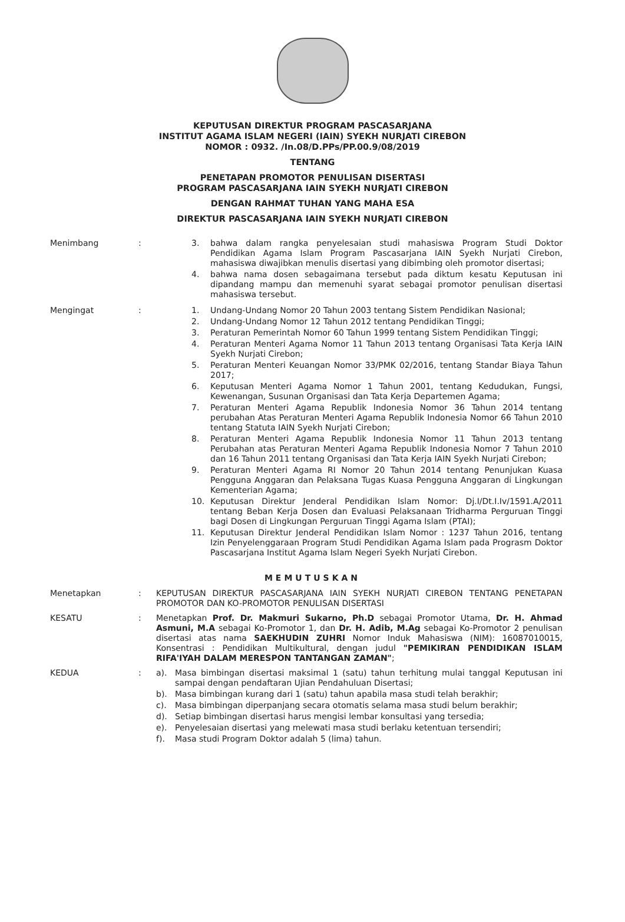KEPUTUSAN DIREKTUR PROGRAM PASCASARJANA
INSTITUT AGAMA ISLAM NEGERI (IAIN) SYEKH NURJATI CIREBON
NOMOR : 0932. /In.08/D.PPs/PP.00.9/08/2019
TENTANG
PENETAPAN PROMOTOR PENULISAN DISERTASI
PROGRAM PASCASARJANA IAIN SYEKH NURJATI CIREBON
DENGAN RAHMAT TUHAN YANG MAHA ESA
DIREKTUR PASCASARJANA IAIN SYEKH NURJATI CIREBON
Menimbang :
3. bahwa dalam rangka penyelesaian studi mahasiswa Program Studi Doktor Pendidikan Agama Islam Program Pascasarjana IAIN Syekh Nurjati Cirebon, mahasiswa diwajibkan menulis disertasi yang dibimbing oleh promotor disertasi;
4. bahwa nama dosen sebagaimana tersebut pada diktum kesatu Keputusan ini dipandang mampu dan memenuhi syarat sebagai promotor penulisan disertasi mahasiswa tersebut.
Mengingat :
1. Undang-Undang Nomor 20 Tahun 2003 tentang Sistem Pendidikan Nasional;
2. Undang-Undang Nomor 12 Tahun 2012 tentang Pendidikan Tinggi;
3. Peraturan Pemerintah Nomor 60 Tahun 1999 tentang Sistem Pendidikan Tinggi;
4. Peraturan Menteri Agama Nomor 11 Tahun 2013 tentang Organisasi Tata Kerja IAIN Syekh Nurjati Cirebon;
5. Peraturan Menteri Keuangan Nomor 33/PMK 02/2016, tentang Standar Biaya Tahun 2017;
6. Keputusan Menteri Agama Nomor 1 Tahun 2001, tentang Kedudukan, Fungsi, Kewenangan, Susunan Organisasi dan Tata Kerja Departemen Agama;
7. Peraturan Menteri Agama Republik Indonesia Nomor 36 Tahun 2014 tentang perubahan Atas Peraturan Menteri Agama Republik Indonesia Nomor 66 Tahun 2010 tentang Statuta IAIN Syekh Nurjati Cirebon;
8. Peraturan Menteri Agama Republik Indonesia Nomor 11 Tahun 2013 tentang Perubahan atas Peraturan Menteri Agama Republik Indonesia Nomor 7 Tahun 2010 dan 16 Tahun 2011 tentang Organisasi dan Tata Kerja IAIN Syekh Nurjati Cirebon;
9. Peraturan Menteri Agama RI Nomor 20 Tahun 2014 tentang Penunjukan Kuasa Pengguna Anggaran dan Pelaksana Tugas Kuasa Pengguna Anggaran di Lingkungan Kementerian Agama;
10. Keputusan Direktur Jenderal Pendidikan Islam Nomor: Dj.I/Dt.I.Iv/1591.A/2011 tentang Beban Kerja Dosen dan Evaluasi Pelaksanaan Tridharma Perguruan Tinggi bagi Dosen di Lingkungan Perguruan Tinggi Agama Islam (PTAI);
11. Keputusan Direktur Jenderal Pendidikan Islam Nomor : 1237 Tahun 2016, tentang Izin Penyelenggaraan Program Studi Pendidikan Agama Islam pada Prograsm Doktor Pascasarjana Institut Agama Islam Negeri Syekh Nurjati Cirebon.
MEMUTUSKAN
Menetapkan :
KEPUTUSAN DIREKTUR PASCASARJANA IAIN SYEKH NURJATI CIREBON TENTANG PENETAPAN PROMOTOR DAN KO-PROMOTOR PENULISAN DISERTASI
KESATU :
Menetapkan Prof. Dr. Makmuri Sukarno, Ph.D sebagai Promotor Utama, Dr. H. Ahmad Asmuni, M.A sebagai Ko-Promotor 1, dan Dr. H. Adib, M.Ag sebagai Ko-Promotor 2 penulisan disertasi atas nama SAEKHUDIN ZUHRI Nomor Induk Mahasiswa (NIM): 16087010015, Konsentrasi : Pendidikan Multikultural, dengan judul "PEMIKIRAN PENDIDIKAN ISLAM RIFA'IYAH DALAM MERESPON TANTANGAN ZAMAN";
KEDUA :
a). Masa bimbingan disertasi maksimal 1 (satu) tahun terhitung mulai tanggal Keputusan ini sampai dengan pendaftaran Ujian Pendahuluan Disertasi;
b). Masa bimbingan kurang dari 1 (satu) tahun apabila masa studi telah berakhir;
c). Masa bimbingan diperpanjang secara otomatis selama masa studi belum berakhir;
d). Setiap bimbingan disertasi harus mengisi lembar konsultasi yang tersedia;
e). Penyelesaian disertasi yang melewati masa studi berlaku ketentuan tersendiri;
f). Masa studi Program Doktor adalah 5 (lima) tahun.